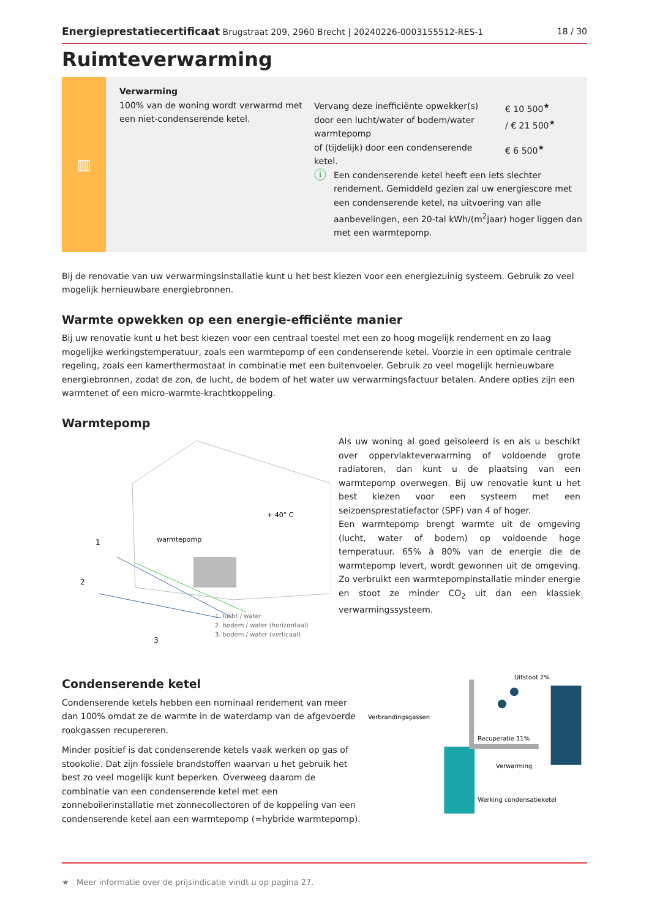Energieprestatiecertificaat Brugstraat 209, 2960 Brecht | 20240226-0003155512-RES-1
18 / 30
Ruimteverwarming
▥
Verwarming
100% van de woning wordt verwarmd met een niet-condenserende ketel.
Vervang deze inefficiënte opwekker(s) door een lucht/water of bodem/water warmtepomp
€ 10 500<sup>★</sup>
/ € 21 500<sup>★</sup>
of (tijdelijk) door een condenserende ketel.
€ 6 500<sup>★</sup>
ⓘ
Een condenserende ketel heeft een iets slechter rendement. Gemiddeld gezien zal uw energiescore met een condenserende ketel, na uitvoering van alle aanbevelingen, een 20-tal kWh/(m<sup>2</sup>jaar) hoger liggen dan met een warmtepomp.
Bij de renovatie van uw verwarmingsinstallatie kunt u het best kiezen voor een energiezuinig systeem. Gebruik zo veel mogelijk hernieuwbare energiebronnen.
Warmte opwekken op een energie-efficiënte manier
Bij uw renovatie kunt u het best kiezen voor een centraal toestel met een zo hoog mogelijk rendement en zo laag mogelijke werkingstemperatuur, zoals een warmtepomp of een condenserende ketel. Voorzie in een optimale centrale regeling, zoals een kamerthermostaat in combinatie met een buitenvoeler. Gebruik zo veel mogelijk hernieuwbare energiebronnen, zodat de zon, de lucht, de bodem of het water uw verwarmingsfactuur betalen. Andere opties zijn een warmtenet of een micro-warmte-krachtkoppeling.
Warmtepomp
1
2
3
warmtepomp
+ 40° C
1. lucht / water
2. bodem / water (horizontaal)
3. bodem / water (verticaal)
Als uw woning al goed geïsoleerd is en als u beschikt over oppervlakteverwarming of voldoende grote radiatoren, dan kunt u de plaatsing van een warmtepomp overwegen. Bij uw renovatie kunt u het best kiezen voor een systeem met een seizoensprestatiefactor (SPF) van 4 of hoger.
Een warmtepomp brengt warmte uit de omgeving (lucht, water of bodem) op voldoende hoge temperatuur. 65% à 80% van de energie die de warmtepomp levert, wordt gewonnen uit de omgeving. Zo verbruikt een warmtepompinstallatie minder energie en stoot ze minder CO<sub>2</sub> uit dan een klassiek verwarmingssysteem.
Condenserende ketel
Condenserende ketels hebben een nominaal rendement van meer dan 100% omdat ze de warmte in de waterdamp van de afgevoerde rookgassen recupereren.
Minder positief is dat condenserende ketels vaak werken op gas of stookolie. Dat zijn fossiele brandstoffen waarvan u het gebruik het best zo veel mogelijk kunt beperken. Overweeg daarom de combinatie van een condenserende ketel met een zonneboilerinstallatie met zonnecollectoren of de koppeling van een condenserende ketel aan een warmtepomp (=hybride warmtepomp).
Verbrandingsgassen
Uitstoot 2%
Recuperatie 11%
Verwarming
Werking condensatieketel
★ Meer informatie over de prijsindicatie vindt u op pagina 27.